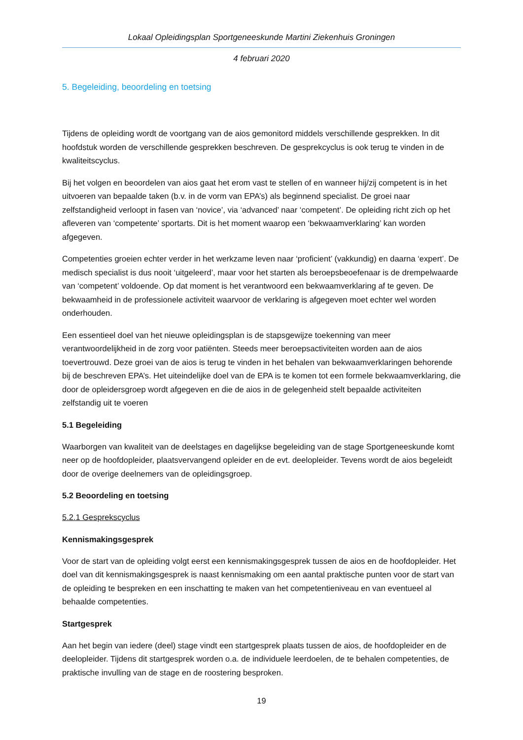Lokaal Opleidingsplan Sportgeneeskunde Martini Ziekenhuis Groningen
4 februari 2020
5. Begeleiding, beoordeling en toetsing
Tijdens de opleiding wordt de voortgang van de aios gemonitord middels verschillende gesprekken. In dit hoofdstuk worden de verschillende gesprekken beschreven. De gesprekcyclus is ook terug te vinden in de kwaliteitscyclus.
Bij het volgen en beoordelen van aios gaat het erom vast te stellen of en wanneer hij/zij competent is in het uitvoeren van bepaalde taken (b.v. in de vorm van EPA’s) als beginnend specialist. De groei naar zelfstandigheid verloopt in fasen van ‘novice’, via ‘advanced’ naar ‘competent’. De opleiding richt zich op het afleveren van ‘competente’ sportarts. Dit is het moment waarop een ‘bekwaamverklaring’ kan worden afgegeven.
Competenties groeien echter verder in het werkzame leven naar ‘proficient’ (vakkundig) en daarna ‘expert’. De medisch specialist is dus nooit ‘uitgeleerd’, maar voor het starten als beroepsbeoefenaar is de drempelwaarde van ‘competent’ voldoende. Op dat moment is het verantwoord een bekwaamverklaring af te geven. De bekwaamheid in de professionele activiteit waarvoor de verklaring is afgegeven moet echter wel worden onderhouden.
Een essentieel doel van het nieuwe opleidingsplan is de stapsgewijze toekenning van meer verantwoordelijkheid in de zorg voor patiënten. Steeds meer beroepsactiviteiten worden aan de aios toevertrouwd. Deze groei van de aios is terug te vinden in het behalen van bekwaamverklaringen behorende bij de beschreven EPA’s. Het uiteindelijke doel van de EPA is te komen tot een formele bekwaamverklaring, die door de opleidersgroep wordt afgegeven en die de aios in de gelegenheid stelt bepaalde activiteiten zelfstandig uit te voeren
5.1 Begeleiding
Waarborgen van kwaliteit van de deelstages en dagelijkse begeleiding van de stage Sportgeneeskunde komt neer op de hoofdopleider, plaatsvervangend opleider en de evt. deelopleider. Tevens wordt de aios begeleidt door de overige deelnemers van de opleidingsgroep.
5.2 Beoordeling en toetsing
5.2.1 Gesprekscyclus
Kennismakingsgesprek
Voor de start van de opleiding volgt eerst een kennismakingsgesprek tussen de aios en de hoofdopleider. Het doel van dit kennismakingsgesprek is naast kennismaking om een aantal praktische punten voor de start van de opleiding te bespreken en een inschatting te maken van het competentieniveau en van eventueel al behaalde competenties.
Startgesprek
Aan het begin van iedere (deel) stage vindt een startgesprek plaats tussen de aios, de hoofdopleider en de deelopleider. Tijdens dit startgesprek worden o.a. de individuele leerdoelen, de te behalen competenties, de praktische invulling van de stage en de roostering besproken.
19